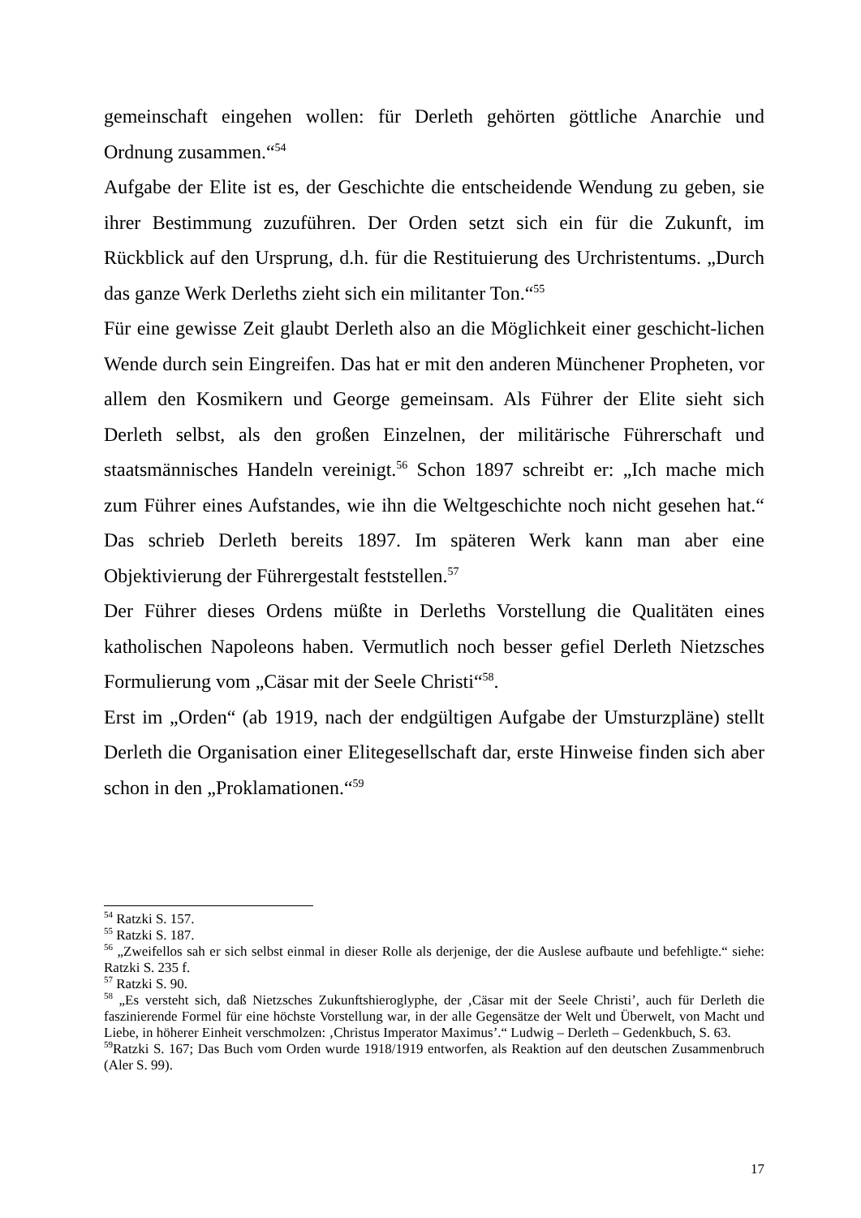gemeinschaft eingehen wollen: für Derleth gehörten göttliche Anarchie und Ordnung zusammen.“<sup>54</sup>
Aufgabe der Elite ist es, der Geschichte die entscheidende Wendung zu geben, sie ihrer Bestimmung zuzuführen. Der Orden setzt sich ein für die Zukunft, im Rückblick auf den Ursprung, d.h. für die Restituierung des Urchristentums. „Durch das ganze Werk Derleths zieht sich ein militanter Ton.“<sup>55</sup>
Für eine gewisse Zeit glaubt Derleth also an die Möglichkeit einer geschicht-lichen Wende durch sein Eingreifen. Das hat er mit den anderen Münchener Propheten, vor allem den Kosmikern und George gemeinsam. Als Führer der Elite sieht sich Derleth selbst, als den großen Einzelnen, der militärische Führerschaft und staatsmännisches Handeln vereinigt.<sup>56</sup> Schon 1897 schreibt er: „Ich mache mich zum Führer eines Aufstandes, wie ihn die Weltgeschichte noch nicht gesehen hat.“ Das schrieb Derleth bereits 1897. Im späteren Werk kann man aber eine Objektivierung der Führergestalt feststellen.<sup>57</sup>
Der Führer dieses Ordens müßte in Derleths Vorstellung die Qualitäten eines katholischen Napoleons haben. Vermutlich noch besser gefiel Derleth Nietzsches Formulierung vom „Cäsar mit der Seele Christi“<sup>58</sup>.
Erst im „Orden“ (ab 1919, nach der endgültigen Aufgabe der Umsturzpläne) stellt Derleth die Organisation einer Elitegesellschaft dar, erste Hinweise finden sich aber schon in den „Proklamationen.“<sup>59</sup>
<sup>54</sup> Ratzki S. 157.
<sup>55</sup> Ratzki S. 187.
<sup>56</sup> „Zweifellos sah er sich selbst einmal in dieser Rolle als derjenige, der die Auslese aufbaute und befehligte.“ siehe: Ratzki S. 235 f.
<sup>57</sup> Ratzki S. 90.
<sup>58</sup> „Es versteht sich, daß Nietzsches Zukunftshieroglyphe, der ‚Cäsar mit der Seele Christi’, auch für Derleth die faszinierende Formel für eine höchste Vorstellung war, in der alle Gegensätze der Welt und Überwelt, von Macht und Liebe, in höherer Einheit verschmolzen: ‚Christus Imperator Maximus’.“ Ludwig – Derleth – Gedenkbuch, S. 63.
<sup>59</sup> Ratzki S. 167; Das Buch vom Orden wurde 1918/1919 entworfen, als Reaktion auf den deutschen Zusammenbruch (Aler S. 99).
17